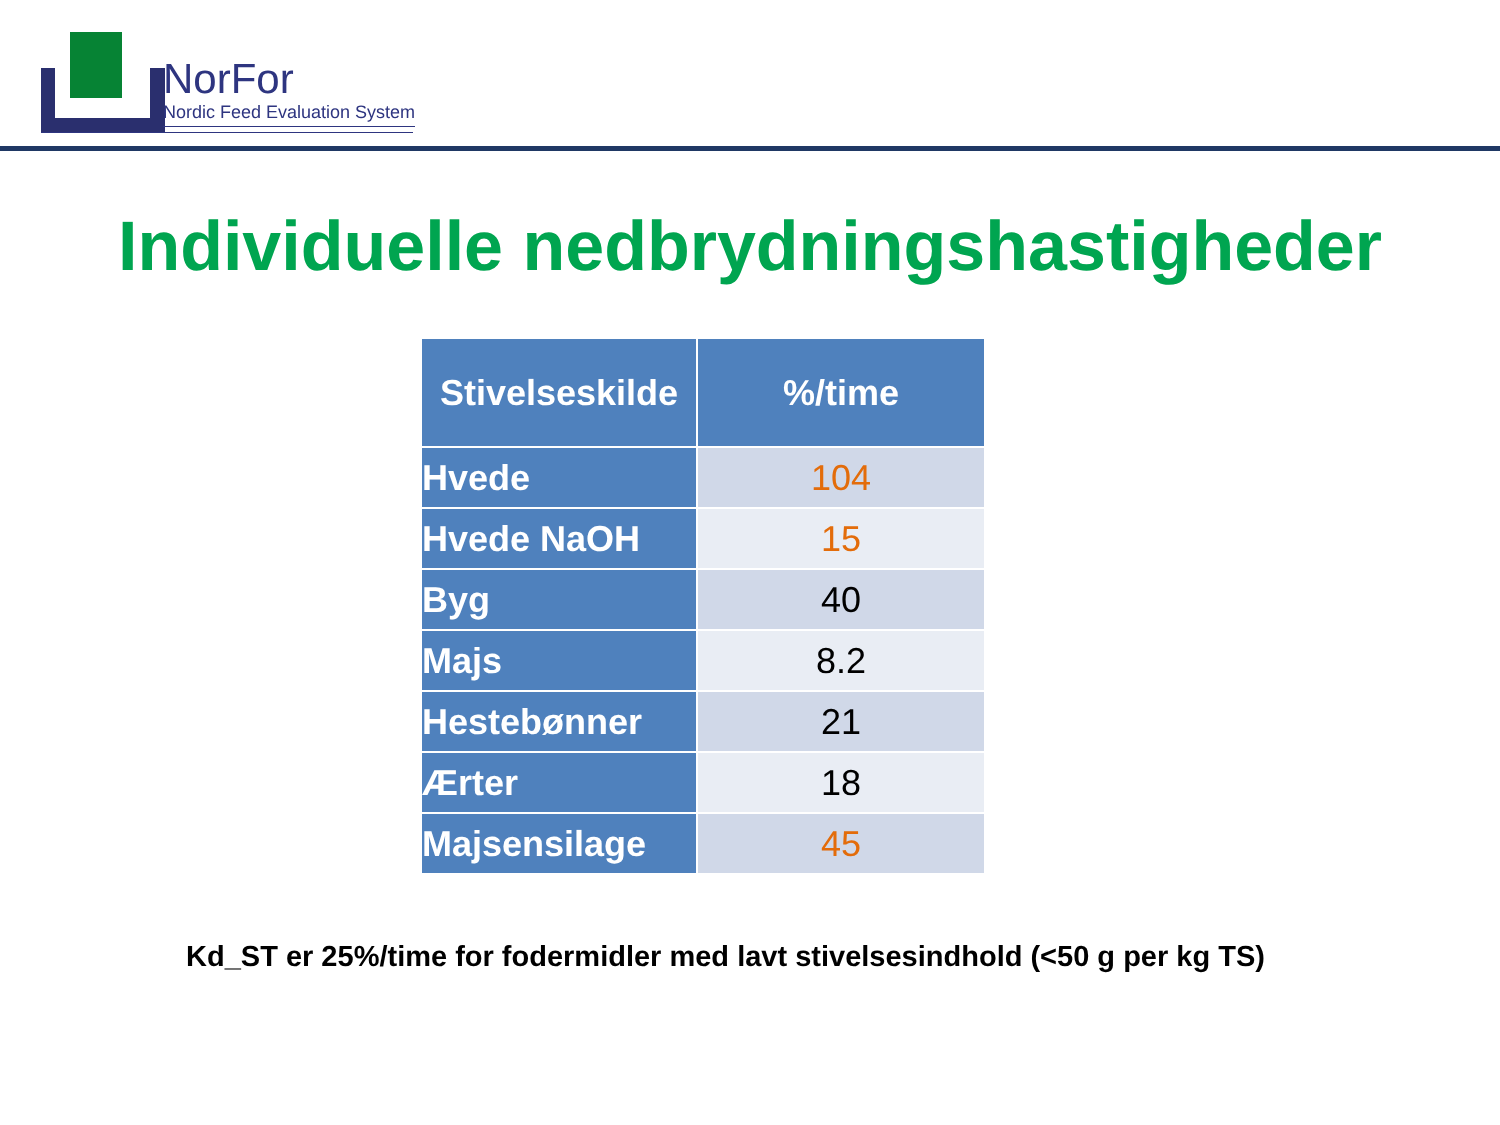NorFor
Nordic Feed Evaluation System
Individuelle nedbrydningshastigheder
| Stivelseskilde | %/time |
| --- | --- |
| Hvede | 104 |
| Hvede NaOH | 15 |
| Byg | 40 |
| Majs | 8.2 |
| Hestebønner | 21 |
| Ærter | 18 |
| Majsensilage | 45 |
Kd_ST er 25%/time for fodermidler med lavt stivelsesindhold (<50 g per kg TS)